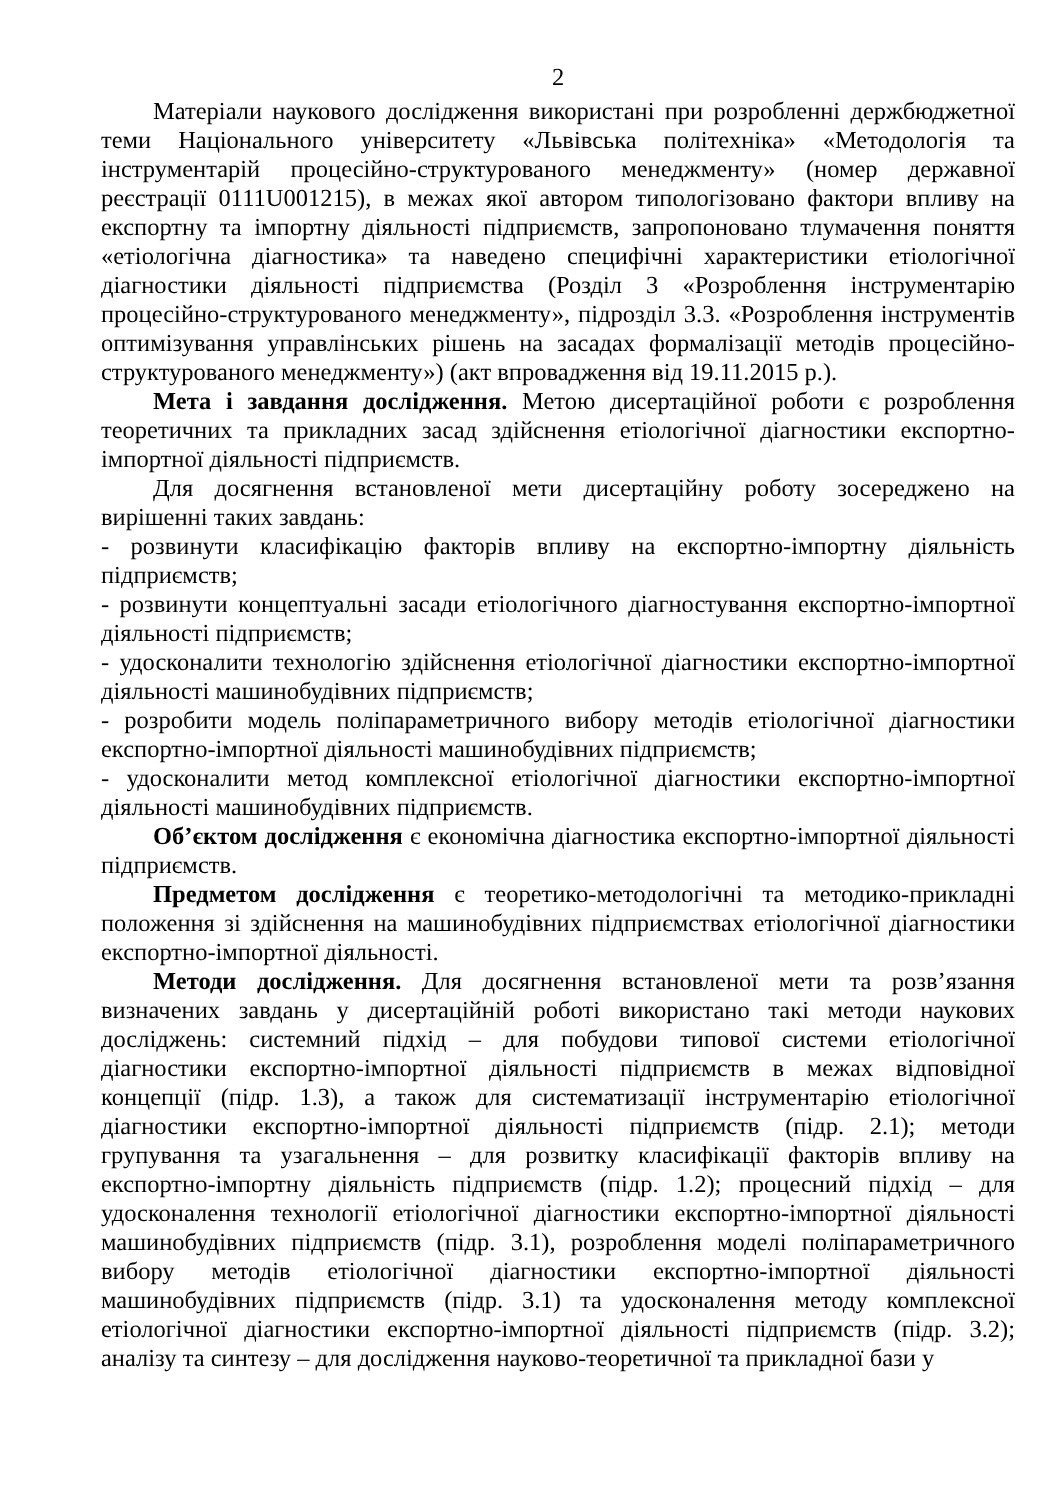2
Матеріали наукового дослідження використані при розробленні держбюджетної теми Національного університету «Львівська політехніка» «Методологія та інструментарій процесійно-структурованого менеджменту» (номер державної реєстрації 0111U001215), в межах якої автором типологізовано фактори впливу на експортну та імпортну діяльності підприємств, запропоновано тлумачення поняття «етіологічна діагностика» та наведено специфічні характеристики етіологічної діагностики діяльності підприємства (Розділ 3 «Розроблення інструментарію процесійно-структурованого менеджменту», підрозділ 3.3. «Розроблення інструментів оптимізування управлінських рішень на засадах формалізації методів процесійно-структурованого менеджменту») (акт впровадження від 19.11.2015 р.).
Мета і завдання дослідження. Метою дисертаційної роботи є розроблення теоретичних та прикладних засад здійснення етіологічної діагностики експортно-імпортної діяльності підприємств.
Для досягнення встановленої мети дисертаційну роботу зосереджено на вирішенні таких завдань:
- розвинути класифікацію факторів впливу на експортно-імпортну діяльність підприємств;
- розвинути концептуальні засади етіологічного діагностування експортно-імпортної діяльності підприємств;
- удосконалити технологію здійснення етіологічної діагностики експортно-імпортної діяльності машинобудівних підприємств;
- розробити модель поліпараметричного вибору методів етіологічної діагностики експортно-імпортної діяльності машинобудівних підприємств;
- удосконалити метод комплексної етіологічної діагностики експортно-імпортної діяльності машинобудівних підприємств.
Об’єктом дослідження є економічна діагностика експортно-імпортної діяльності підприємств.
Предметом дослідження є теоретико-методологічні та методико-прикладні положення зі здійснення на машинобудівних підприємствах етіологічної діагностики експортно-імпортної діяльності.
Методи дослідження. Для досягнення встановленої мети та розв’язання визначених завдань у дисертаційній роботі використано такі методи наукових досліджень: системний підхід – для побудови типової системи етіологічної діагностики експортно-імпортної діяльності підприємств в межах відповідної концепції (підр. 1.3), а також для систематизації інструментарію етіологічної діагностики експортно-імпортної діяльності підприємств (підр. 2.1); методи групування та узагальнення – для розвитку класифікації факторів впливу на експортно-імпортну діяльність підприємств (підр. 1.2); процесний підхід – для удосконалення технології етіологічної діагностики експортно-імпортної діяльності машинобудівних підприємств (підр. 3.1), розроблення моделі поліпараметричного вибору методів етіологічної діагностики експортно-імпортної діяльності машинобудівних підприємств (підр. 3.1) та удосконалення методу комплексної етіологічної діагностики експортно-імпортної діяльності підприємств (підр. 3.2); аналізу та синтезу – для дослідження науково-теоретичної та прикладної бази у